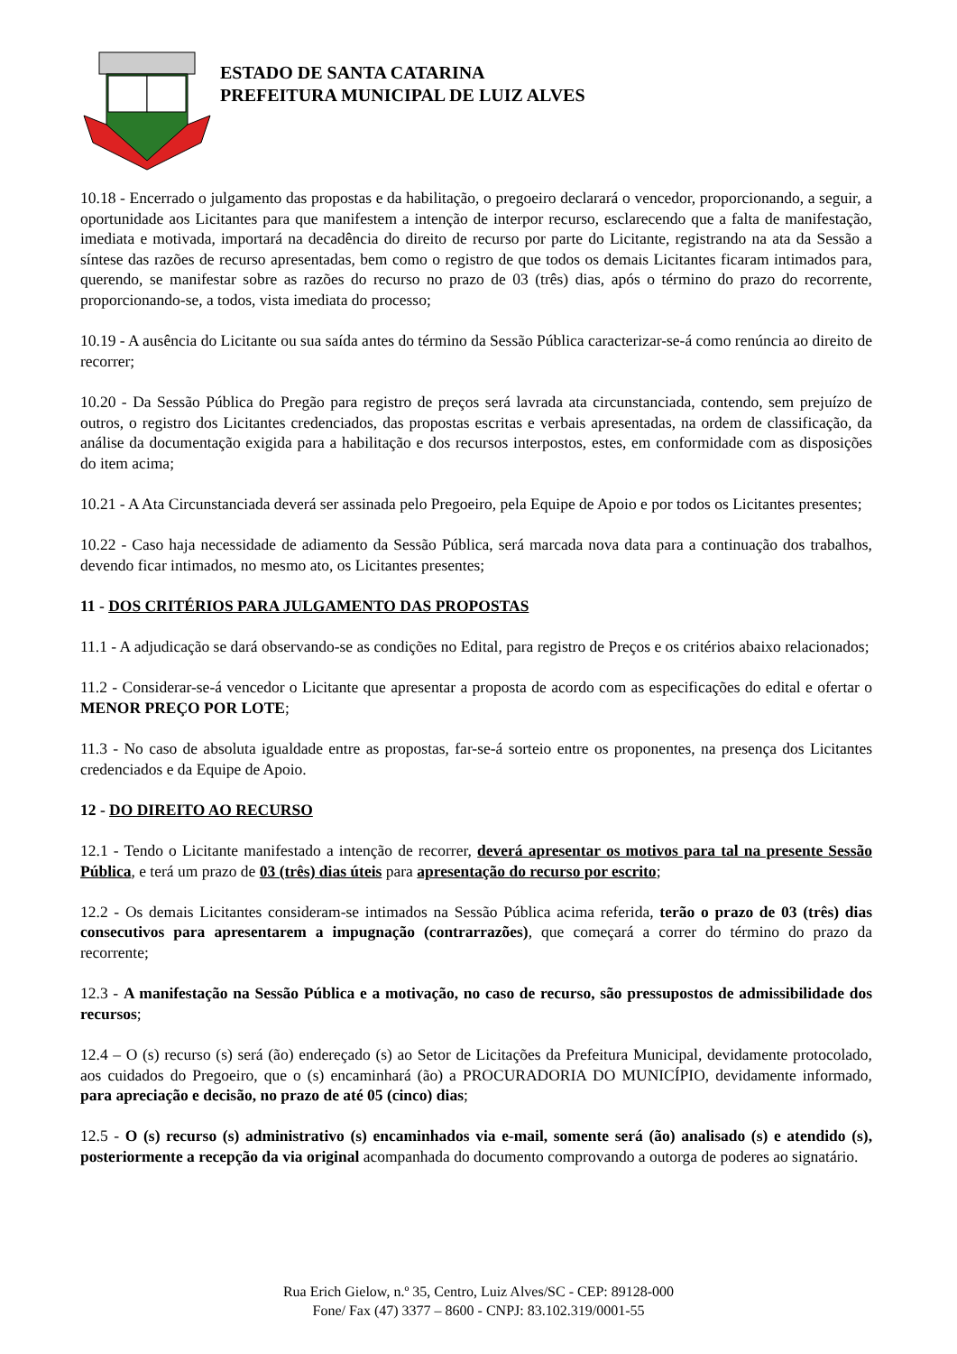ESTADO DE SANTA CATARINA
PREFEITURA MUNICIPAL DE LUIZ ALVES
10.18 - Encerrado o julgamento das propostas e da habilitação, o pregoeiro declarará o vencedor, proporcionando, a seguir, a oportunidade aos Licitantes para que manifestem a intenção de interpor recurso, esclarecendo que a falta de manifestação, imediata e motivada, importará na decadência do direito de recurso por parte do Licitante, registrando na ata da Sessão a síntese das razões de recurso apresentadas, bem como o registro de que todos os demais Licitantes ficaram intimados para, querendo, se manifestar sobre as razões do recurso no prazo de 03 (três) dias, após o término do prazo do recorrente, proporcionando-se, a todos, vista imediata do processo;
10.19 - A ausência do Licitante ou sua saída antes do término da Sessão Pública caracterizar-se-á como renúncia ao direito de recorrer;
10.20 - Da Sessão Pública do Pregão para registro de preços será lavrada ata circunstanciada, contendo, sem prejuízo de outros, o registro dos Licitantes credenciados, das propostas escritas e verbais apresentadas, na ordem de classificação, da análise da documentação exigida para a habilitação e dos recursos interpostos, estes, em conformidade com as disposições do item acima;
10.21 - A Ata Circunstanciada deverá ser assinada pelo Pregoeiro, pela Equipe de Apoio e por todos os Licitantes presentes;
10.22 - Caso haja necessidade de adiamento da Sessão Pública, será marcada nova data para a continuação dos trabalhos, devendo ficar intimados, no mesmo ato, os Licitantes presentes;
11 - DOS CRITÉRIOS PARA JULGAMENTO DAS PROPOSTAS
11.1 - A adjudicação se dará observando-se as condições no Edital, para registro de Preços e os critérios abaixo relacionados;
11.2 - Considerar-se-á vencedor o Licitante que apresentar a proposta de acordo com as especificações do edital e ofertar o MENOR PREÇO POR LOTE;
11.3 - No caso de absoluta igualdade entre as propostas, far-se-á sorteio entre os proponentes, na presença dos Licitantes credenciados e da Equipe de Apoio.
12 - DO DIREITO AO RECURSO
12.1 - Tendo o Licitante manifestado a intenção de recorrer, deverá apresentar os motivos para tal na presente Sessão Pública, e terá um prazo de 03 (três) dias úteis para apresentação do recurso por escrito;
12.2 - Os demais Licitantes consideram-se intimados na Sessão Pública acima referida, terão o prazo de 03 (três) dias consecutivos para apresentarem a impugnação (contrarrazões), que começará a correr do término do prazo da recorrente;
12.3 - A manifestação na Sessão Pública e a motivação, no caso de recurso, são pressupostos de admissibilidade dos recursos;
12.4 – O (s) recurso (s) será (ão) endereçado (s) ao Setor de Licitações da Prefeitura Municipal, devidamente protocolado, aos cuidados do Pregoeiro, que o (s) encaminhará (ão) a PROCURADORIA DO MUNICÍPIO, devidamente informado, para apreciação e decisão, no prazo de até 05 (cinco) dias;
12.5 - O (s) recurso (s) administrativo (s) encaminhados via e-mail, somente será (ão) analisado (s) e atendido (s), posteriormente a recepção da via original acompanhada do documento comprovando a outorga de poderes ao signatário.
Rua Erich Gielow, n.º 35, Centro, Luiz Alves/SC - CEP: 89128-000
Fone/ Fax (47) 3377 – 8600 - CNPJ: 83.102.319/0001-55